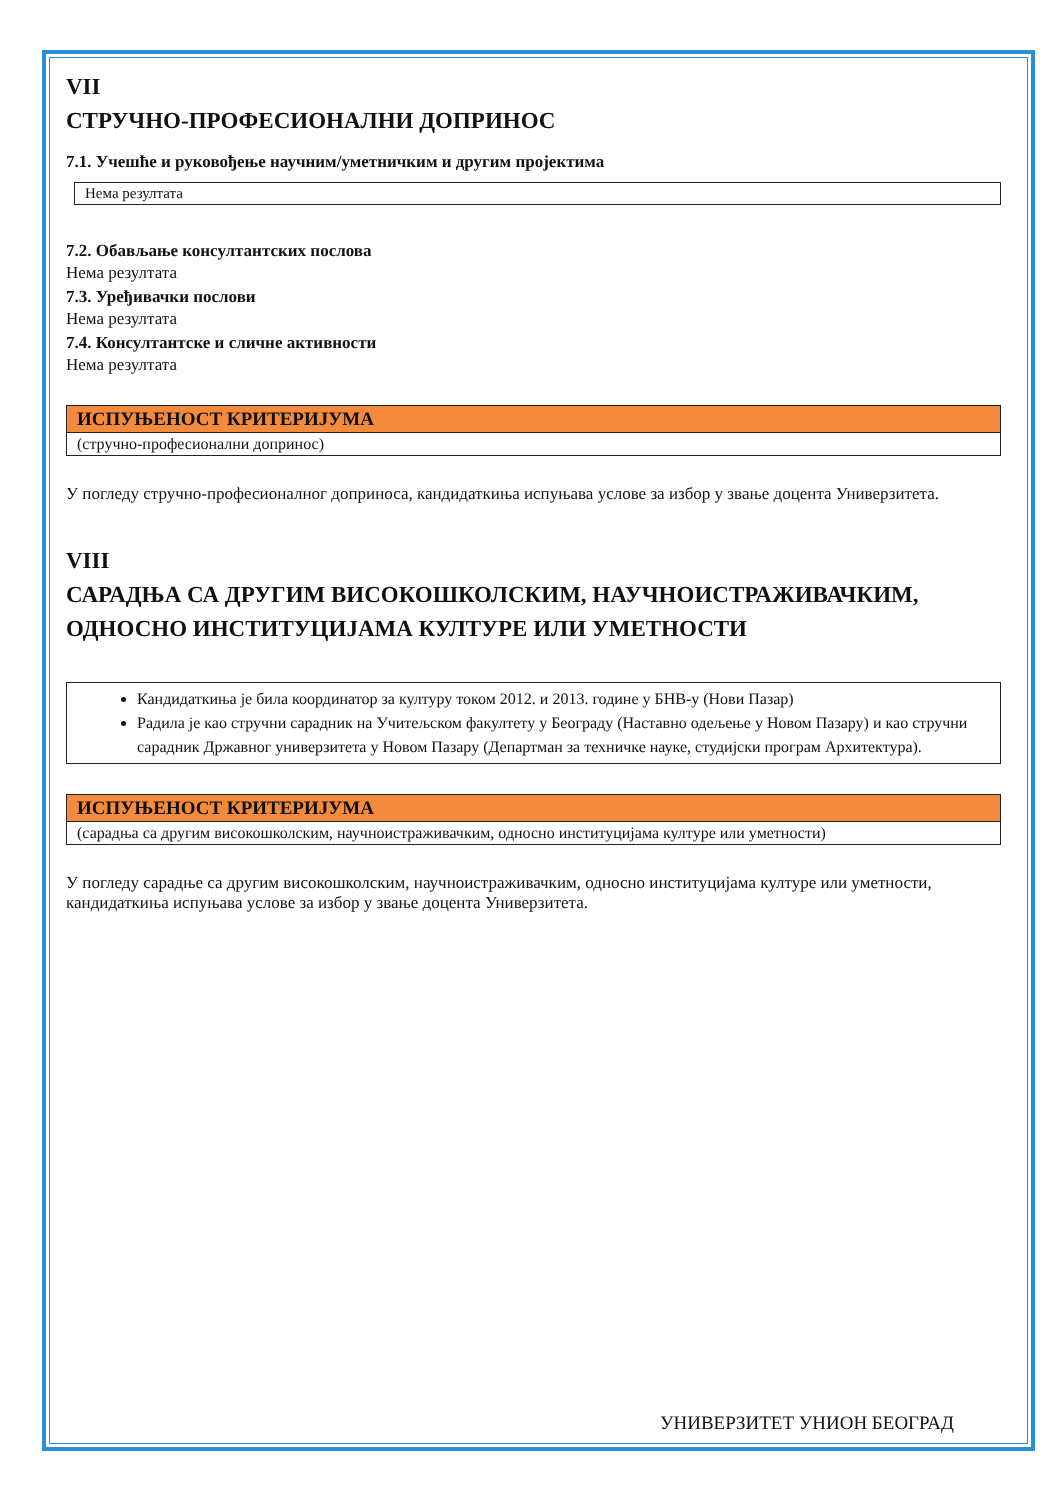VII
СТРУЧНО-ПРОФЕСИОНАЛНИ ДОПРИНОС
7.1. Учешће и руковођење научним/уметничким и другим пројектима
Нема резултата
7.2. Обављање консултантских послова
Нема резултата
7.3. Уређивачки послови
Нема резултата
7.4. Консултантске и сличне активности
Нема резултата
ИСПУЊЕНОСТ КРИТЕРИЈУМА
(стручно-професионални допринос)
У погледу стручно-професионалног доприноса, кандидаткиња испуњава услове за избор у звање доцента Универзитета.
VIII
САРАДЊА СА ДРУГИМ ВИСОКОШКОЛСКИМ, НАУЧНОИСТРАЖИВАЧКИМ, ОДНОСНО ИНСТИТУЦИЈАМА КУЛТУРЕ ИЛИ УМЕТНОСТИ
Кандидаткиња је била координатор за културу током 2012. и 2013. године у БНВ-у (Нови Пазар)
Радила је као стручни сарадник на Учитељском факултету у Београду (Наставно одељење у Новом Пазару) и као стручни сарадник Државног универзитета у Новом Пазару (Департман за техничке науке, студијски програм Архитектура).
ИСПУЊЕНОСТ КРИТЕРИЈУМА
(сарадња са другим високошколским, научноистраживачким, односно институцијама културе или уметности)
У погледу сарадње са другим високошколским, научноистраживачким, односно институцијама културе или уметности, кандидаткиња испуњава услове за избор у звање доцента Универзитета.
УНИВЕРЗИТЕТ УНИОН БЕОГРАД